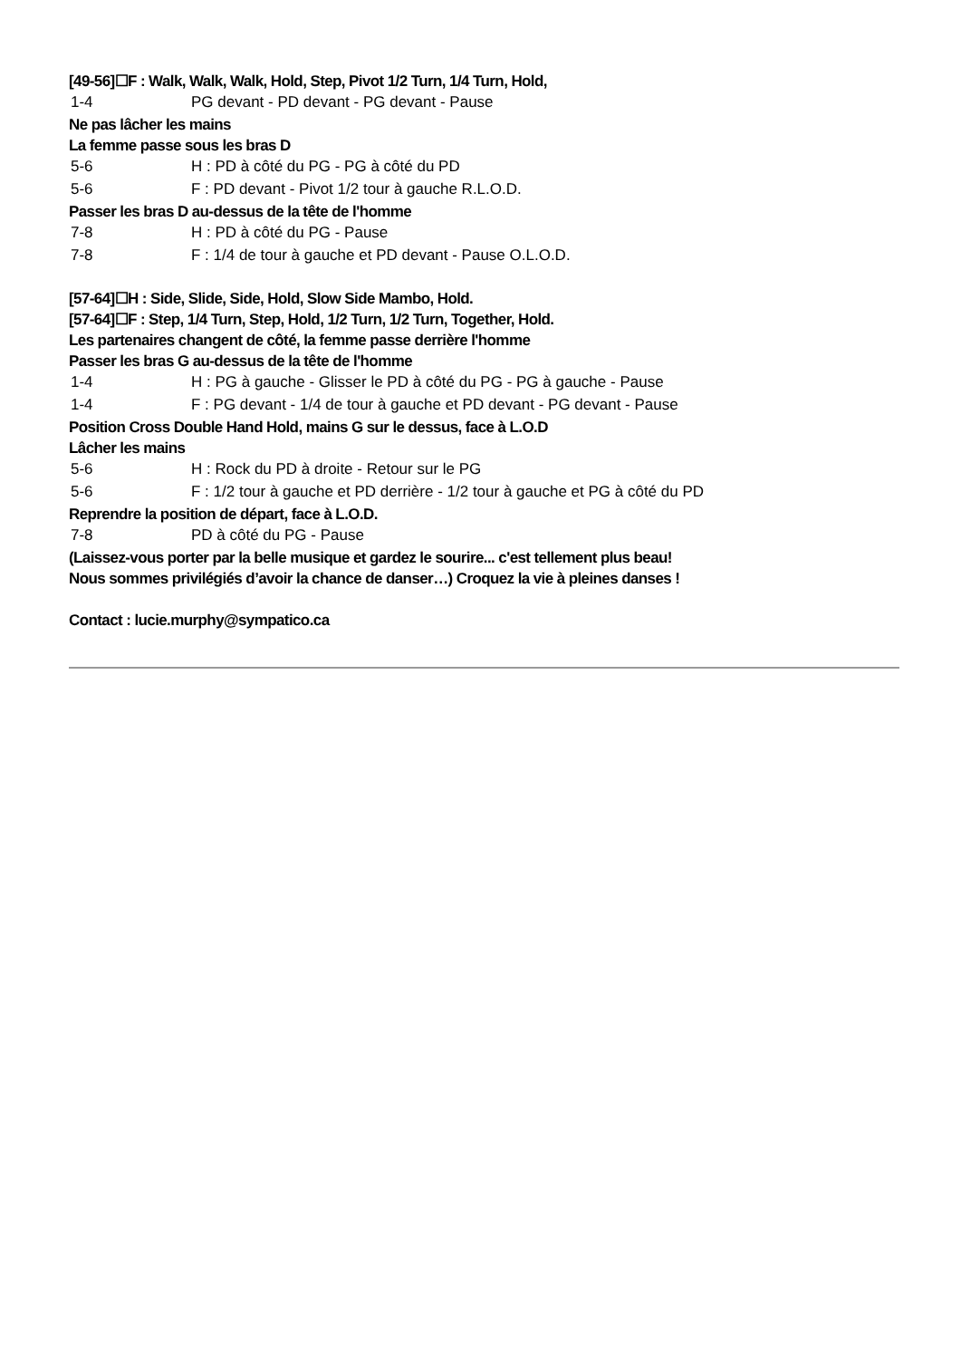[49-56]☐F : Walk, Walk, Walk, Hold, Step, Pivot 1/2 Turn, 1/4 Turn, Hold,
1-4 PG devant - PD devant - PG devant - Pause
Ne pas lâcher les mains
La femme passe sous les bras D
5-6 H : PD à côté du PG - PG à côté du PD
5-6 F : PD devant - Pivot 1/2 tour à gauche R.L.O.D.
Passer les bras D au-dessus de la tête de l'homme
7-8 H : PD à côté du PG - Pause
7-8 F : 1/4 de tour à gauche et PD devant - Pause O.L.O.D.
[57-64]☐H : Side, Slide, Side, Hold, Slow Side Mambo, Hold.
[57-64]☐F : Step, 1/4 Turn, Step, Hold, 1/2 Turn, 1/2 Turn, Together, Hold.
Les partenaires changent de côté, la femme passe derrière l'homme
Passer les bras G au-dessus de la tête de l'homme
1-4 H : PG à gauche - Glisser le PD à côté du PG - PG à gauche - Pause
1-4 F : PG devant - 1/4 de tour à gauche et PD devant - PG devant - Pause
Position Cross Double Hand Hold, mains G sur le dessus, face à L.O.D
Lâcher les mains
5-6 H : Rock du PD à droite - Retour sur le PG
5-6 F : 1/2 tour à gauche et PD derrière - 1/2 tour à gauche et PG à côté du PD
Reprendre la position de départ, face à L.O.D.
7-8 PD à côté du PG - Pause
(Laissez-vous porter par la belle musique et gardez le sourire... c'est tellement plus beau!
Nous sommes privilégiés d’avoir la chance de danser…) Croquez la vie à pleines danses !
Contact : lucie.murphy@sympatico.ca